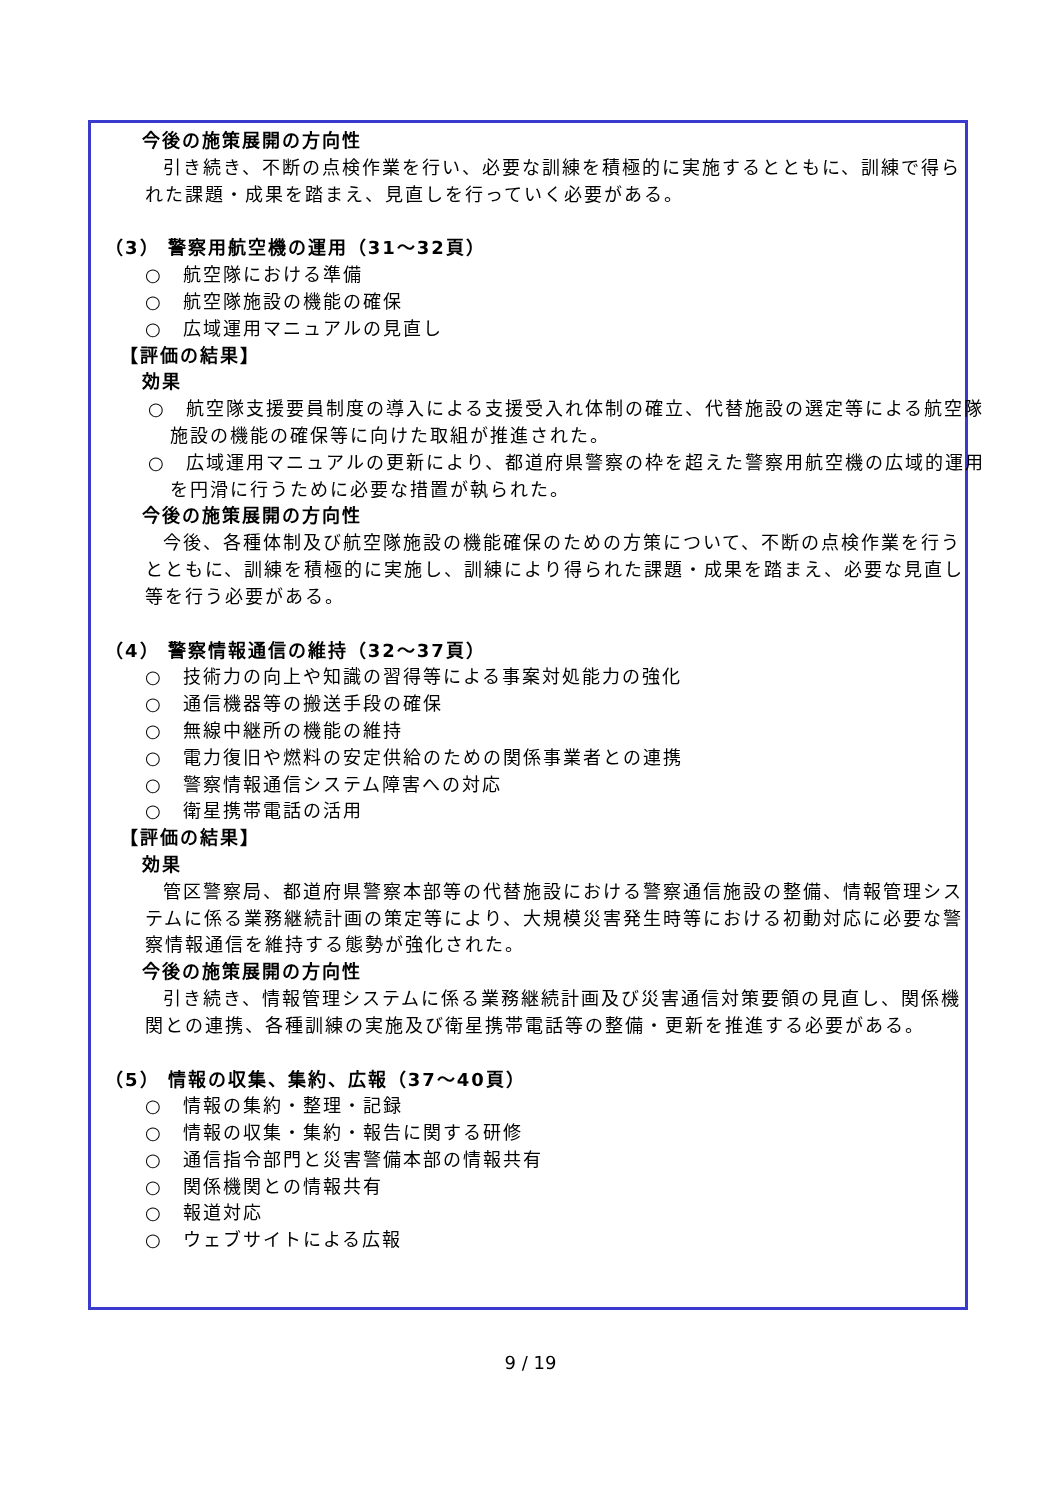今後の施策展開の方向性
引き続き、不断の点検作業を行い、必要な訓練を積極的に実施するとともに、訓練で得られた課題・成果を踏まえ、見直しを行っていく必要がある。
（3） 警察用航空機の運用（31～32頁）
○　航空隊における準備
○　航空隊施設の機能の確保
○　広域運用マニュアルの見直し
【評価の結果】
効果
○　航空隊支援要員制度の導入による支援受入れ体制の確立、代替施設の選定等による航空隊施設の機能の確保等に向けた取組が推進された。
○　広域運用マニュアルの更新により、都道府県警察の枠を超えた警察用航空機の広域的運用を円滑に行うために必要な措置が執られた。
今後の施策展開の方向性
今後、各種体制及び航空隊施設の機能確保のための方策について、不断の点検作業を行うとともに、訓練を積極的に実施し、訓練により得られた課題・成果を踏まえ、必要な見直し等を行う必要がある。
（4） 警察情報通信の維持（32～37頁）
○　技術力の向上や知識の習得等による事案対処能力の強化
○　通信機器等の搬送手段の確保
○　無線中継所の機能の維持
○　電力復旧や燃料の安定供給のための関係事業者との連携
○　警察情報通信システム障害への対応
○　衛星携帯電話の活用
【評価の結果】
効果
管区警察局、都道府県警察本部等の代替施設における警察通信施設の整備、情報管理システムに係る業務継続計画の策定等により、大規模災害発生時等における初動対応に必要な警察情報通信を維持する態勢が強化された。
今後の施策展開の方向性
引き続き、情報管理システムに係る業務継続計画及び災害通信対策要領の見直し、関係機関との連携、各種訓練の実施及び衛星携帯電話等の整備・更新を推進する必要がある。
（5） 情報の収集、集約、広報（37～40頁）
○　情報の集約・整理・記録
○　情報の収集・集約・報告に関する研修
○　通信指令部門と災害警備本部の情報共有
○　関係機関との情報共有
○　報道対応
○　ウェブサイトによる広報
9 / 19